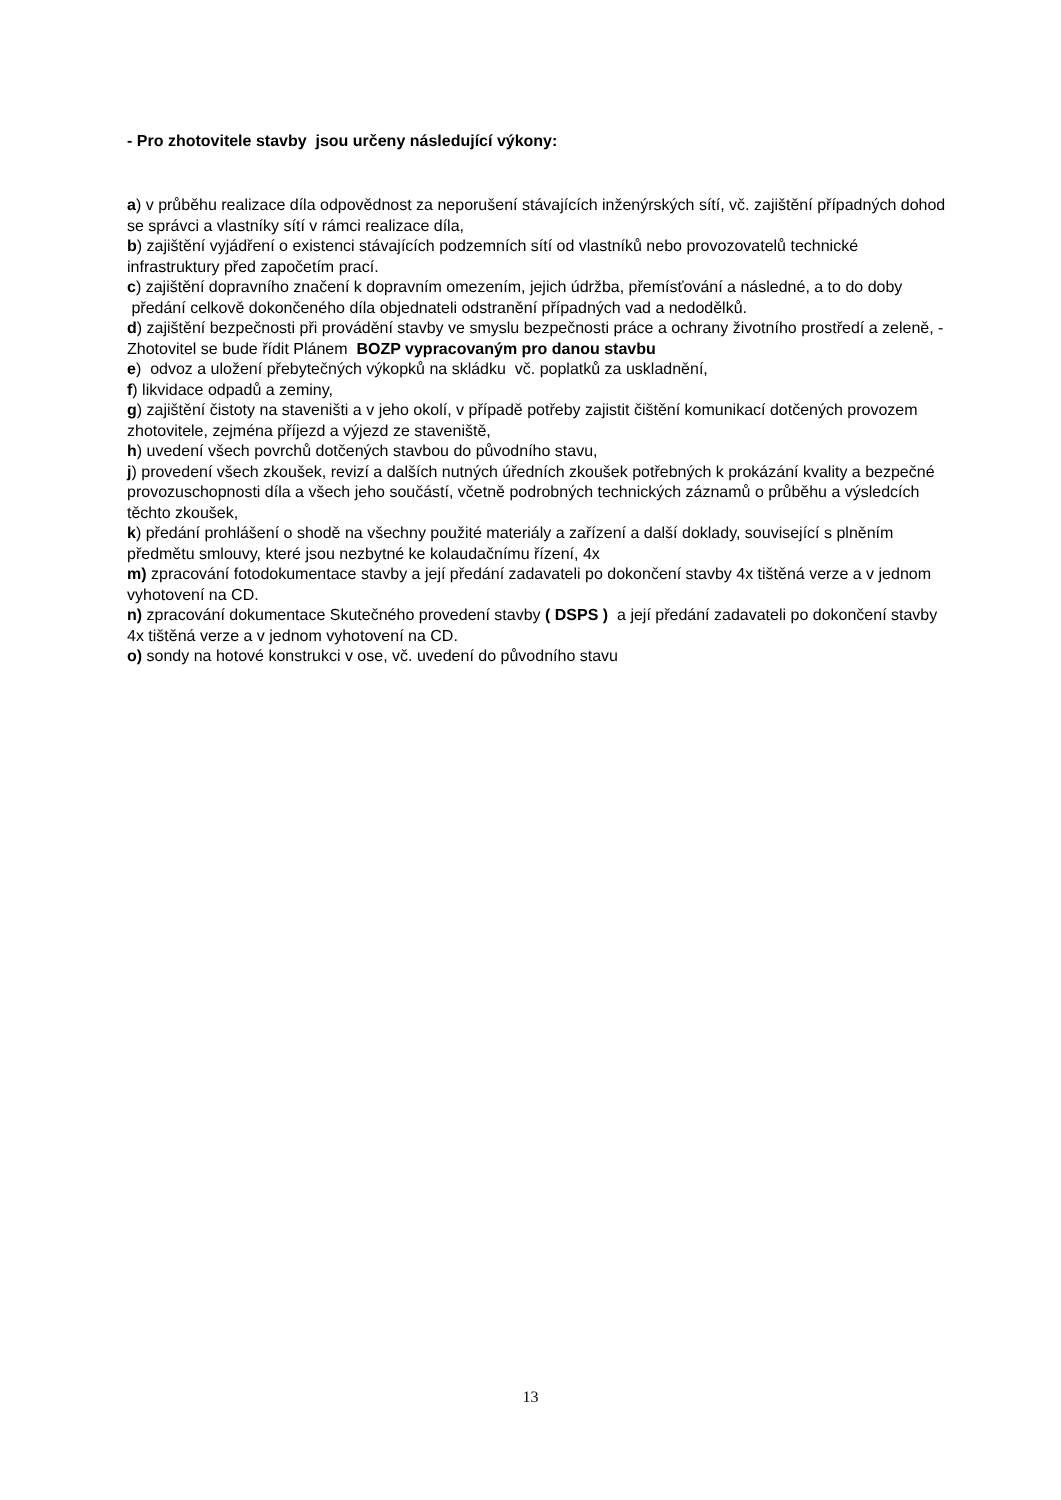- Pro zhotovitele stavby jsou určeny následující výkony:
a) v průběhu realizace díla odpovědnost za neporušení stávajících inženýrských sítí, vč. zajištění případných dohod se správci a vlastníky sítí v rámci realizace díla,
b) zajištění vyjádření o existenci stávajících podzemních sítí od vlastníků nebo provozovatelů technické infrastruktury před započetím prací.
c) zajištění dopravního značení k dopravním omezením, jejich údržba, přemísťování a následné, a to do doby předání celkově dokončeného díla objednateli odstranění případných vad a nedodělků.
d) zajištění bezpečnosti při provádění stavby ve smyslu bezpečnosti práce a ochrany životního prostředí a zeleně, - Zhotovitel se bude řídit Plánem BOZP vypracovaným pro danou stavbu
e) odvoz a uložení přebytečných výkopků na skládku vč. poplatků za uskladnění,
f) likvidace odpadů a zeminy,
g) zajištění čistoty na staveništi a v jeho okolí, v případě potřeby zajistit čištění komunikací dotčených provozem zhotovitele, zejména příjezd a výjezd ze staveniště,
h) uvedení všech povrchů dotčených stavbou do původního stavu,
j) provedení všech zkoušek, revizí a dalších nutných úředních zkoušek potřebných k prokázání kvality a bezpečné provozuschopnosti díla a všech jeho součástí, včetně podrobných technických záznamů o průběhu a výsledcích těchto zkoušek,
k) předání prohlášení o shodě na všechny použité materiály a zařízení a další doklady, související s plněním předmětu smlouvy, které jsou nezbytné ke kolaudačnímu řízení, 4x
m) zpracování fotodokumentace stavby a její předání zadavateli po dokončení stavby 4x tištěná verze a v jednom vyhotovení na CD.
n) zpracování dokumentace Skutečného provedení stavby ( DSPS ) a její předání zadavateli po dokončení stavby 4x tištěná verze a v jednom vyhotovení na CD.
o) sondy na hotové konstrukci v ose, vč. uvedení do původního stavu
13